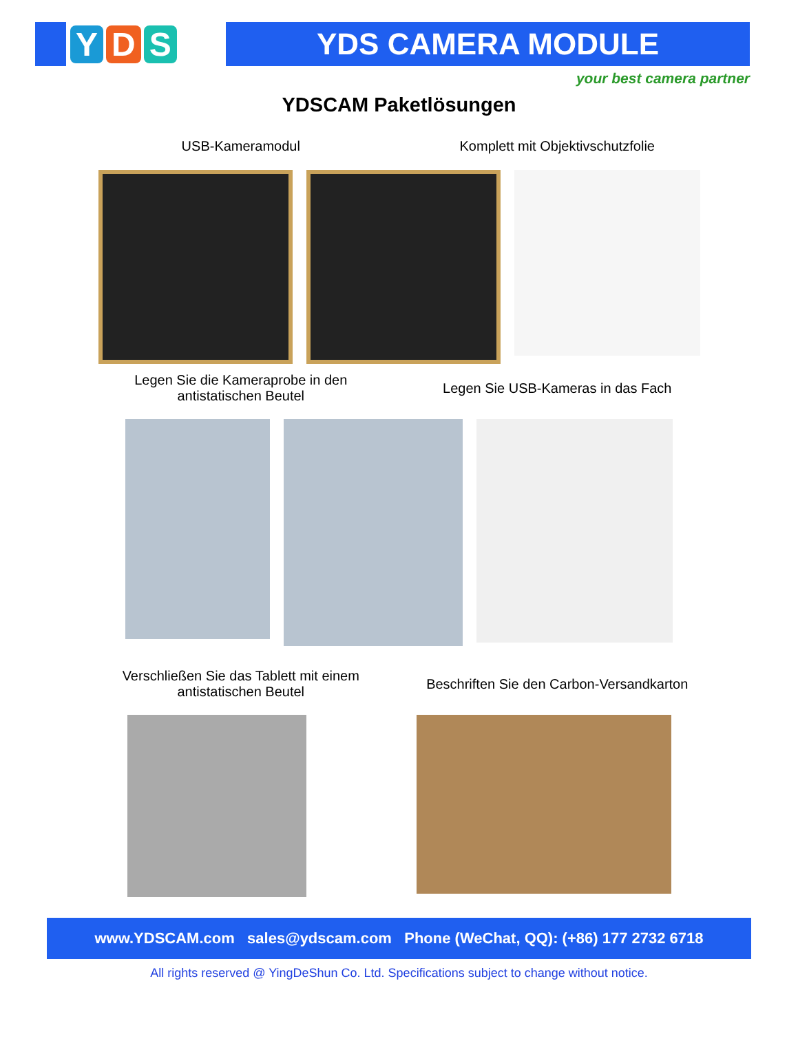Y D S
YDS CAMERA MODULE
your best camera partner
YDSCAM Paketlösungen
USB-Kameramodul Komplett mit Objektivschutzfolie
Legen Sie die Kameraprobe in den antistatischen Beutel
Legen Sie USB-Kameras in das Fach
Verschließen Sie das Tablett mit einem antistatischen Beutel
Beschriften Sie den Carbon-Versandkarton
www.YDSCAM.com sales@ydscam.com Phone (WeChat, QQ): (+86) 177 2732 6718
All rights reserved @ YingDeShun Co. Ltd. Specifications subject to change without notice.